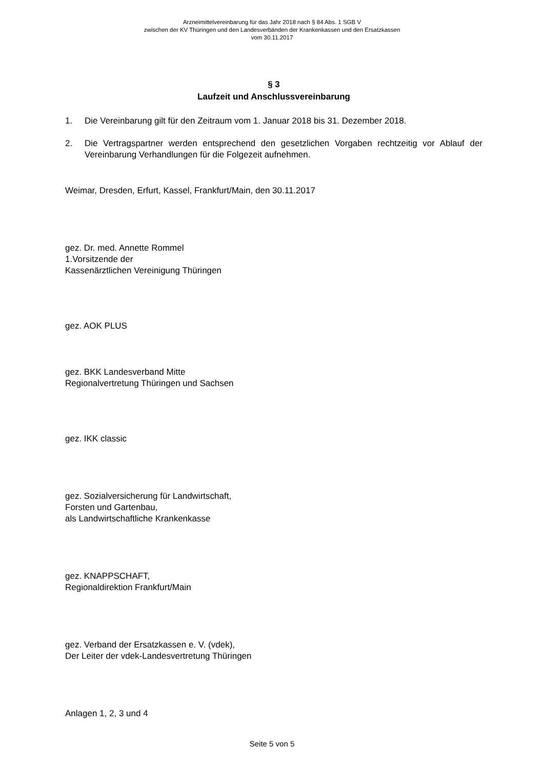Arzneimittelvereinbarung für das Jahr 2018 nach § 84 Abs. 1 SGB V
zwischen der KV Thüringen und den Landesverbänden der Krankenkassen und den Ersatzkassen
vom 30.11.2017
§ 3
Laufzeit und Anschlussvereinbarung
1. Die Vereinbarung gilt für den Zeitraum vom 1. Januar 2018 bis 31. Dezember 2018.
2. Die Vertragspartner werden entsprechend den gesetzlichen Vorgaben rechtzeitig vor Ablauf der Vereinbarung Verhandlungen für die Folgezeit aufnehmen.
Weimar, Dresden, Erfurt, Kassel, Frankfurt/Main, den 30.11.2017
gez. Dr. med. Annette Rommel
1.Vorsitzende der
Kassenärztlichen Vereinigung Thüringen
gez. AOK PLUS
gez. BKK Landesverband Mitte
Regionalvertretung Thüringen und Sachsen
gez. IKK classic
gez. Sozialversicherung für Landwirtschaft,
Forsten und Gartenbau,
als Landwirtschaftliche Krankenkasse
gez. KNAPPSCHAFT,
Regionaldirektion Frankfurt/Main
gez. Verband der Ersatzkassen e. V. (vdek),
Der Leiter der vdek-Landesvertretung Thüringen
Anlagen 1, 2, 3 und 4
Seite 5 von 5